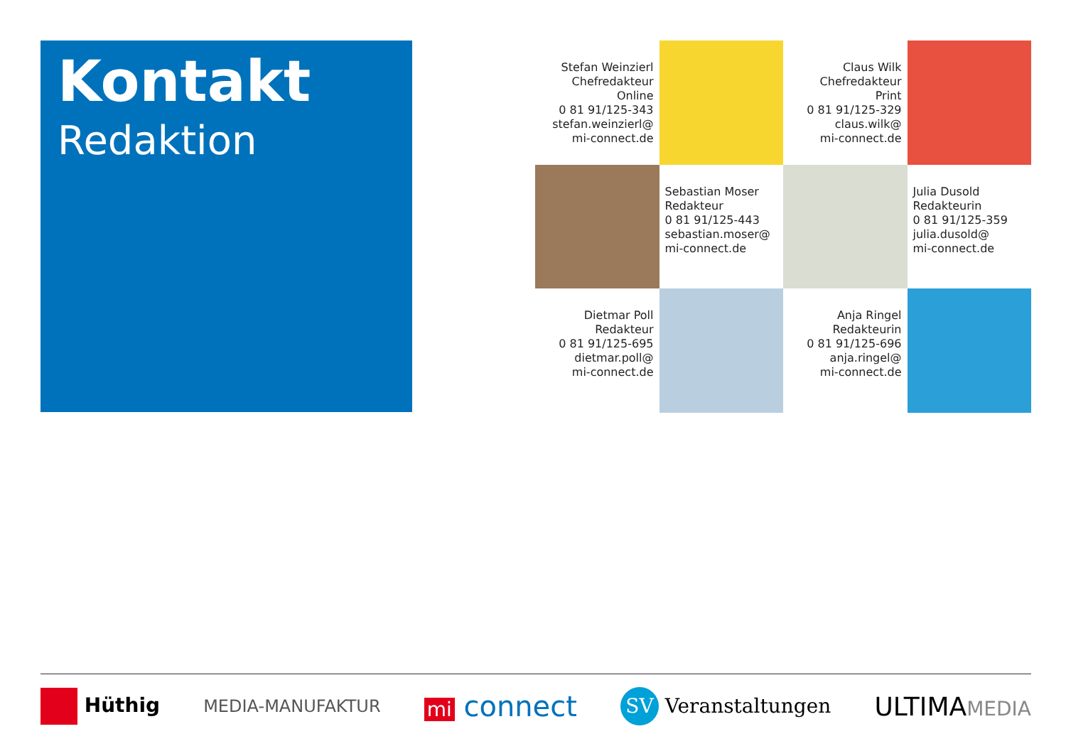Kontakt
Redaktion
Stefan Weinzierl
Chefredakteur
Online
0 81 91/125-343
stefan.weinzierl@
mi-connect.de
Claus Wilk
Chefredakteur
Print
0 81 91/125-329
claus.wilk@
mi-connect.de
Sebastian Moser
Redakteur
0 81 91/125-443
sebastian.moser@
mi-connect.de
Julia Dusold
Redakteurin
0 81 91/125-359
julia.dusold@
mi-connect.de
Dietmar Poll
Redakteur
0 81 91/125-695
dietmar.poll@
mi-connect.de
Anja Ringel
Redakteurin
0 81 91/125-696
anja.ringel@
mi-connect.de
Hüthig MEDIA-MANUFAKTUR mi connect SV Veranstaltungen ULTIMAMEDIA